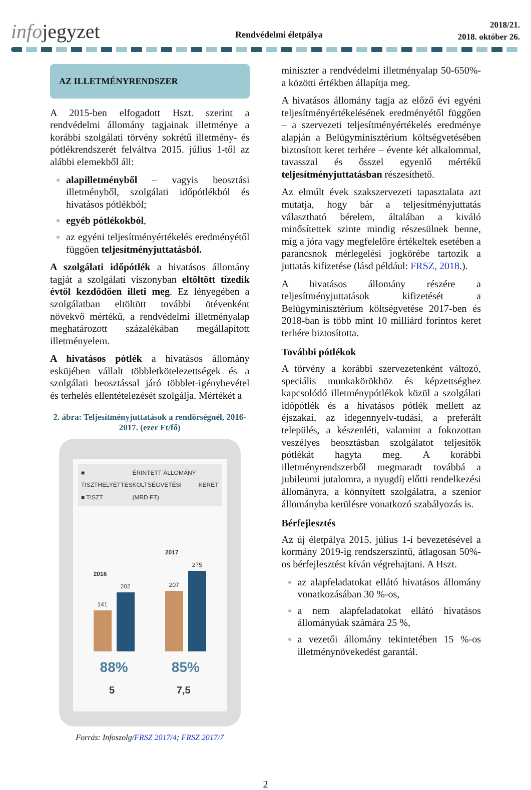infojegyzet
Rendvédelmi életpálya
2018/21.
2018. október 26.
AZ ILLETMÉNYRENDSZER
A 2015-ben elfogadott Hszt. szerint a rendvédelmi állomány tagjainak illetménye a korábbi szolgálati törvény sokrétű illetmény- és pótlékrendszerét felváltva 2015. július 1-től az alábbi elemekből áll:
alapilletményből – vagyis beosztási illetményből, szolgálati időpótlékból és hivatásos pótlékból;
egyéb pótlékokból,
az egyéni teljesítményértékelés eredményétől függően teljesítményjuttatásból.
A szolgálati időpótlék a hivatásos állomány tagját a szolgálati viszonyban eltöltött tízedik évtől kezdődően illeti meg. Ez lényegében a szolgálatban eltöltött további ötévenként növekvő mértékű, a rendvédelmi illetményalap meghatározott százalékában megállapított illetményelem.
A hivatásos pótlék a hivatásos állomány esküjében vállalt többletkötelezettségek és a szolgálati beosztással járó többlet-igénybevétel és terhelés ellentételezését szolgálja. Mértékét a
2. ábra: Teljesítményjuttatások a rendőrségnél, 2016-2017. (ezer Ft/fő)
■ TISZTHELYETTES
■ TISZT
ÉRINTETT ÁLLOMÁNY
KÖLTSÉGVETÉSI KERET (MRD FT)
2016
141
202
2017
207
275
88% 85%
5 7,5
Forrás: Infoszolg/FRSZ 2017/4; FRSZ 2017/7
miniszter a rendvédelmi illetményalap 50-650%-a közötti értékben állapítja meg.
A hivatásos állomány tagja az előző évi egyéni teljesítményértékelésének eredményétől függően – a szervezeti teljesítményértékelés eredménye alapján a Belügyminisztérium költségvetésében biztosított keret terhére – évente két alkalommal, tavasszal és ősszel egyenlő mértékű teljesítményjuttatásban részesíthető.
Az elmúlt évek szakszervezeti tapasztalata azt mutatja, hogy bár a teljesítményjuttatás választható bérelem, általában a kiváló minősítettek szinte mindig részesülnek benne, míg a jóra vagy megfelelőre értékeltek esetében a parancsnok mérlegelési jogkörébe tartozik a juttatás kifizetése (lásd például: FRSZ, 2018.).
A hivatásos állomány részére a teljesítményjuttatások kifizetését a Belügyminisztérium költségvetése 2017-ben és 2018-ban is több mint 10 milliárd forintos keret terhére biztosította.
További pótlékok
A törvény a korábbi szervezetenként változó, speciális munkakörökhöz és képzettséghez kapcsolódó illetménypótlékok közül a szolgálati időpótlék és a hivatásos pótlék mellett az éjszakai, az idegennyelv-tudási, a preferált település, a készenléti, valamint a fokozottan veszélyes beosztásban szolgálatot teljesítők pótlékát hagyta meg. A korábbi illetményrendszerből megmaradt továbbá a jubileumi jutalomra, a nyugdíj előtti rendelkezési állományra, a könnyített szolgálatra, a szenior állományba kerülésre vonatkozó szabályozás is.
Bérfejlesztés
Az új életpálya 2015. július 1-i bevezetésével a kormány 2019-ig rendszerszintű, átlagosan 50%-os bérfejlesztést kíván végrehajtani. A Hszt.
az alapfeladatokat ellátó hivatásos állomány vonatkozásában 30 %-os,
a nem alapfeladatokat ellátó hivatásos állományúak számára 25 %,
a vezetői állomány tekintetében 15 %-os illetménynövekedést garantál.
2